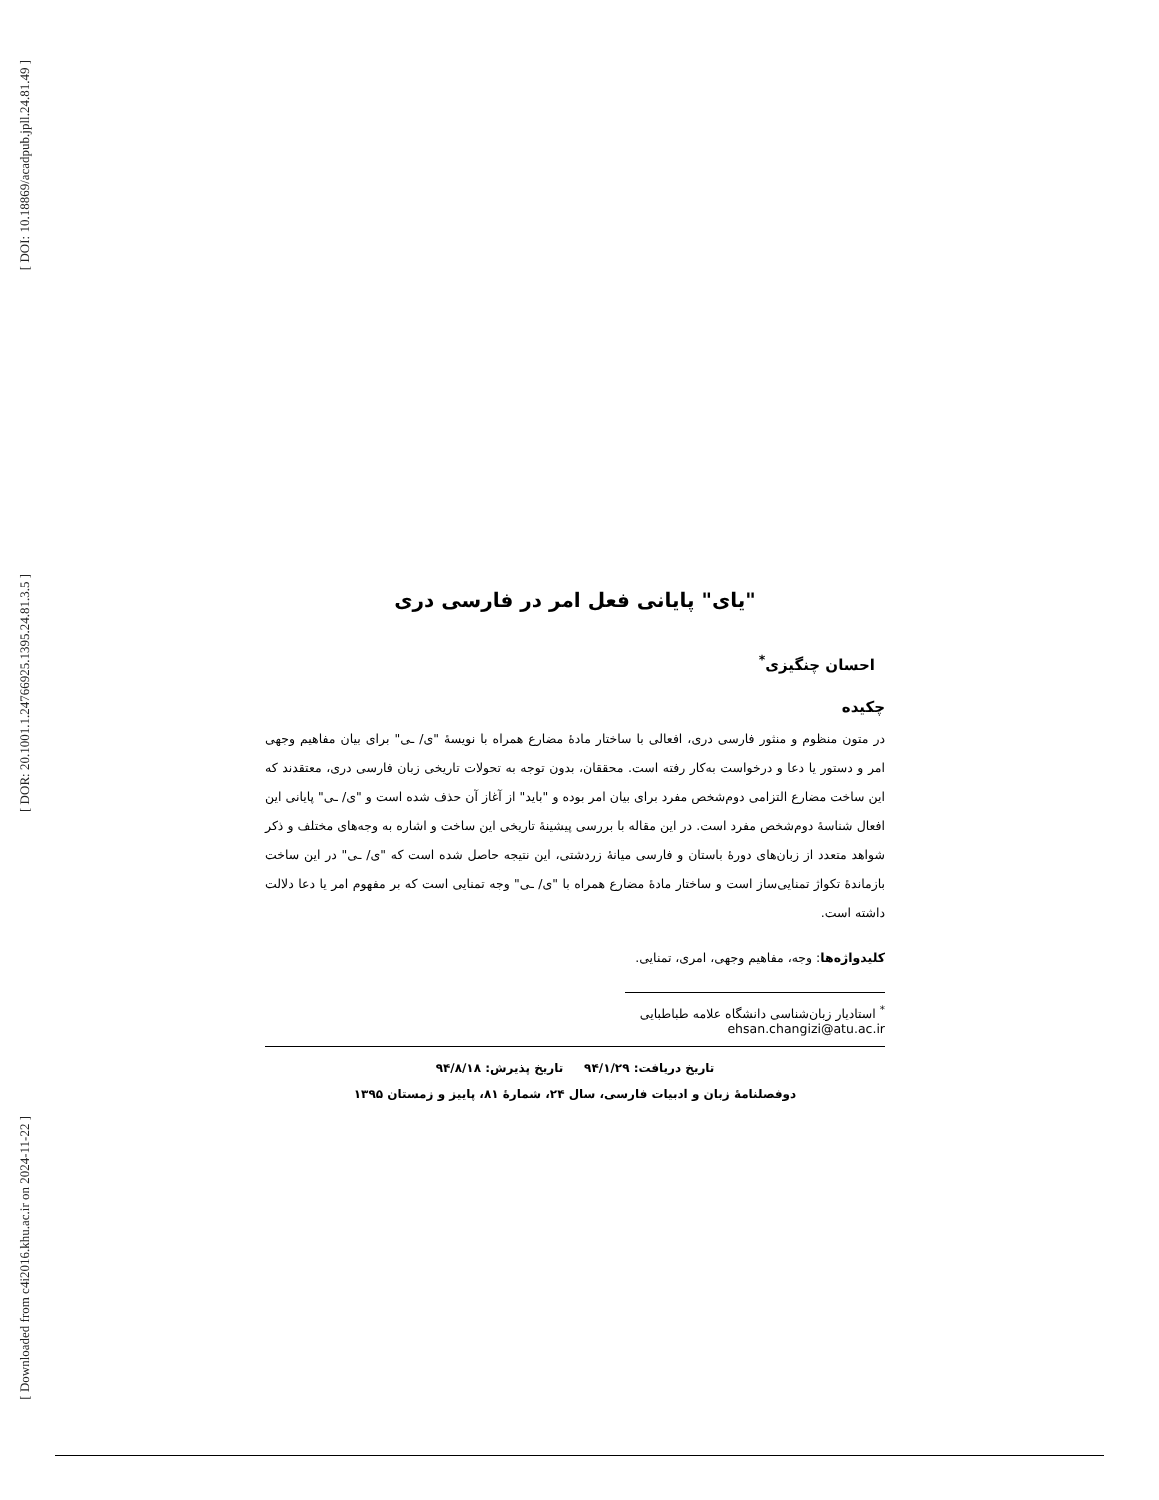[ DOI: 10.18869/acadpub.jpll.24.81.49 ]
[ DOR: 20.1001.1.24766925.1395.24.81.3.5 ]
[ Downloaded from c4i2016.khu.ac.ir on 2024-11-22 ]
"یای" پایانی فعل امر در فارسی دری
احسان چنگیزی<sup>*</sup>
چکیده
در متون منظوم و منثور فارسی دری، افعالی با ساختار مادۀ مضارع همراه با نویسۀ "ی/ ـی" برای بیان مفاهیم وجهی امر و دستور یا دعا و درخواست به‌کار رفته است. محققان، بدون توجه به تحولات تاریخی زبان فارسی دری، معتقدند که این ساخت مضارع التزامی دوم‌شخص مفرد برای بیان امر بوده و "باید" از آغاز آن حذف شده است و "ی/ ـی" پایانی این افعال شناسۀ دوم‌شخص مفرد است. در این مقاله با بررسی پیشینۀ تاریخی این ساخت و اشاره به وجه‌های مختلف و ذکر شواهد متعدد از زبان‌های دورۀ باستان و فارسی میانۀ زردشتی، این نتیجه حاصل شده است که "ی/ ـی" در این ساخت بازماندۀ تکواژ تمنایی‌ساز است و ساختار مادۀ مضارع همراه با "ی/ ـی" وجه تمنایی است که بر مفهوم امر یا دعا دلالت داشته است.
کلیدواژه‌ها: وجه، مفاهیم وجهی، امری، تمنایی.
<sup>*</sup> استادیار زبان‌شناسی دانشگاه علامه طباطبایی ehsan.changizi@atu.ac.ir
تاریخ دریافت: ۹۴/۱/۲۹ تاریخ پذیرش: ۹۴/۸/۱۸
دوفصلنامۀ زبان و ادبیات فارسی، سال ۲۴، شمارۀ ۸۱، پاییز و زمستان ۱۳۹۵